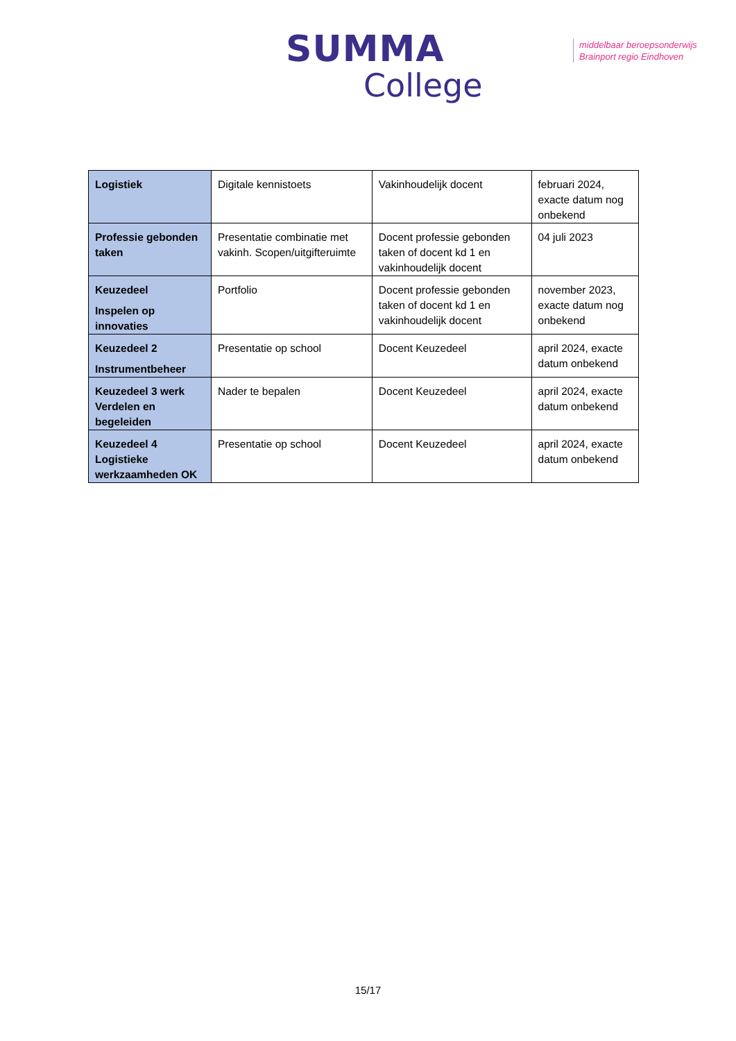SUMMA
College
middelbaar beroepsonderwijs
Brainport regio Eindhoven
| Logistiek | Digitale kennistoets | Vakinhoudelijk docent | februari 2024, exacte datum nog onbekend |
| Professie gebonden taken | Presentatie combinatie met vakinh. Scopen/uitgifteruimte | Docent professie gebonden taken of docent kd 1 en vakinhoudelijk docent | 04 juli 2023 |
| Keuzedeel Inspelen op innovaties | Portfolio | Docent professie gebonden taken of docent kd 1 en vakinhoudelijk docent | november 2023, exacte datum nog onbekend |
| Keuzedeel 2 Instrumentbeheer | Presentatie op school | Docent Keuzedeel | april 2024, exacte datum onbekend |
| Keuzedeel 3 werk Verdelen en begeleiden | Nader te bepalen | Docent Keuzedeel | april 2024, exacte datum onbekend |
| Keuzedeel 4 Logistieke werkzaamheden OK | Presentatie op school | Docent Keuzedeel | april 2024, exacte datum onbekend |
15/17